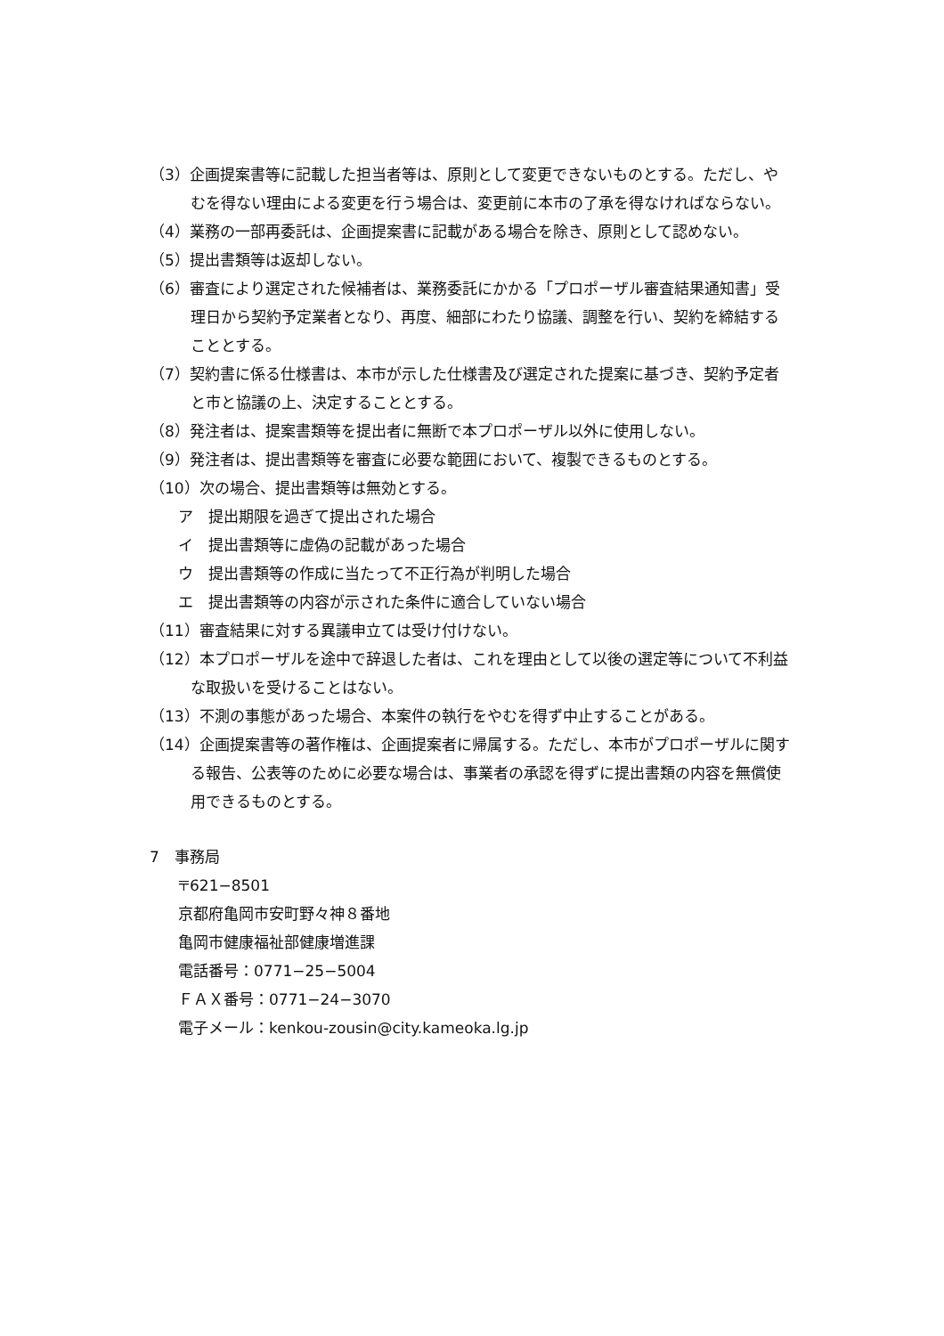（3）企画提案書等に記載した担当者等は、原則として変更できないものとする。ただし、やむを得ない理由による変更を行う場合は、変更前に本市の了承を得なければならない。
（4）業務の一部再委託は、企画提案書に記載がある場合を除き、原則として認めない。
（5）提出書類等は返却しない。
（6）審査により選定された候補者は、業務委託にかかる「プロポーザル審査結果通知書」受理日から契約予定業者となり、再度、細部にわたり協議、調整を行い、契約を締結することとする。
（7）契約書に係る仕様書は、本市が示した仕様書及び選定された提案に基づき、契約予定者と市と協議の上、決定することとする。
（8）発注者は、提案書類等を提出者に無断で本プロポーザル以外に使用しない。
（9）発注者は、提出書類等を審査に必要な範囲において、複製できるものとする。
（10）次の場合、提出書類等は無効とする。
ア　提出期限を過ぎて提出された場合
イ　提出書類等に虚偽の記載があった場合
ウ　提出書類等の作成に当たって不正行為が判明した場合
エ　提出書類等の内容が示された条件に適合していない場合
（11）審査結果に対する異議申立ては受け付けない。
（12）本プロポーザルを途中で辞退した者は、これを理由として以後の選定等について不利益な取扱いを受けることはない。
（13）不測の事態があった場合、本案件の執行をやむを得ず中止することがある。
（14）企画提案書等の著作権は、企画提案者に帰属する。ただし、本市がプロポーザルに関する報告、公表等のために必要な場合は、事業者の承認を得ずに提出書類の内容を無償使用できるものとする。
7　事務局
〒621−8501
京都府亀岡市安町野々神８番地
亀岡市健康福祉部健康増進課
電話番号：0771−25−5004
ＦＡＸ番号：0771−24−3070
電子メール：kenkou-zousin@city.kameoka.lg.jp